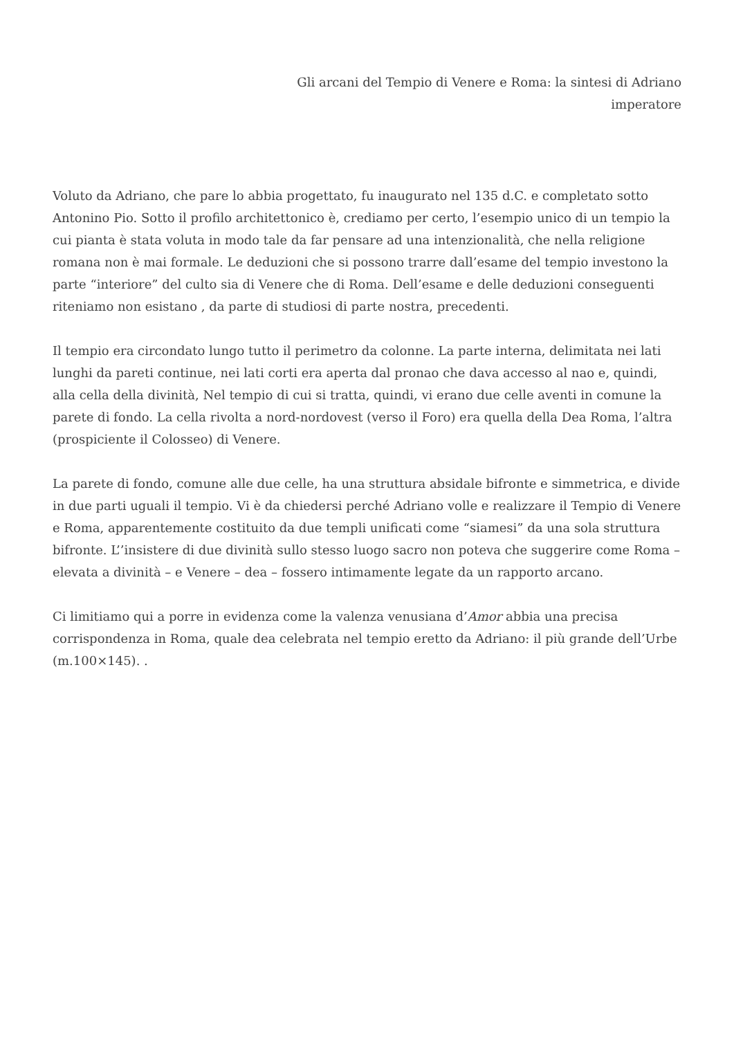Gli arcani del Tempio di Venere e Roma: la sintesi di Adriano
imperatore
Voluto da Adriano, che pare lo abbia progettato, fu inaugurato nel 135 d.C. e completato sotto Antonino Pio. Sotto il profilo architettonico è, crediamo per certo, l’esempio unico di un tempio la cui pianta è stata voluta in modo tale da far pensare ad una intenzionalità, che nella religione romana non è mai formale. Le deduzioni che si possono trarre dall’esame del tempio investono la parte “interiore” del culto sia di Venere che di Roma. Dell’esame e delle deduzioni conseguenti riteniamo non esistano , da parte di studiosi di parte nostra, precedenti.
Il tempio era circondato lungo tutto il perimetro da colonne. La parte interna, delimitata nei lati lunghi da pareti continue, nei lati corti era aperta dal pronao che dava accesso al nao e, quindi, alla cella della divinità, Nel tempio di cui si tratta, quindi, vi erano due celle aventi in comune la parete di fondo. La cella rivolta a nord-nordovest (verso il Foro) era quella della Dea Roma, l’altra (prospiciente il Colosseo) di Venere.
La parete di fondo, comune alle due celle, ha una struttura absidale bifronte e simmetrica, e divide in due parti uguali il tempio. Vi è da chiedersi perché Adriano volle e realizzare il Tempio di Venere e Roma, apparentemente costituito da due templi unificati come “siamesi” da una sola struttura bifronte. L’’insistere di due divinità sullo stesso luogo sacro non poteva che suggerire come Roma – elevata a divinità – e Venere – dea – fossero intimamente legate da un rapporto arcano.
Ci limitiamo qui a porre in evidenza come la valenza venusiana d’Amor abbia una precisa corrispondenza in Roma, quale dea celebrata nel tempio eretto da Adriano: il più grande dell’Urbe (m.100×145). .